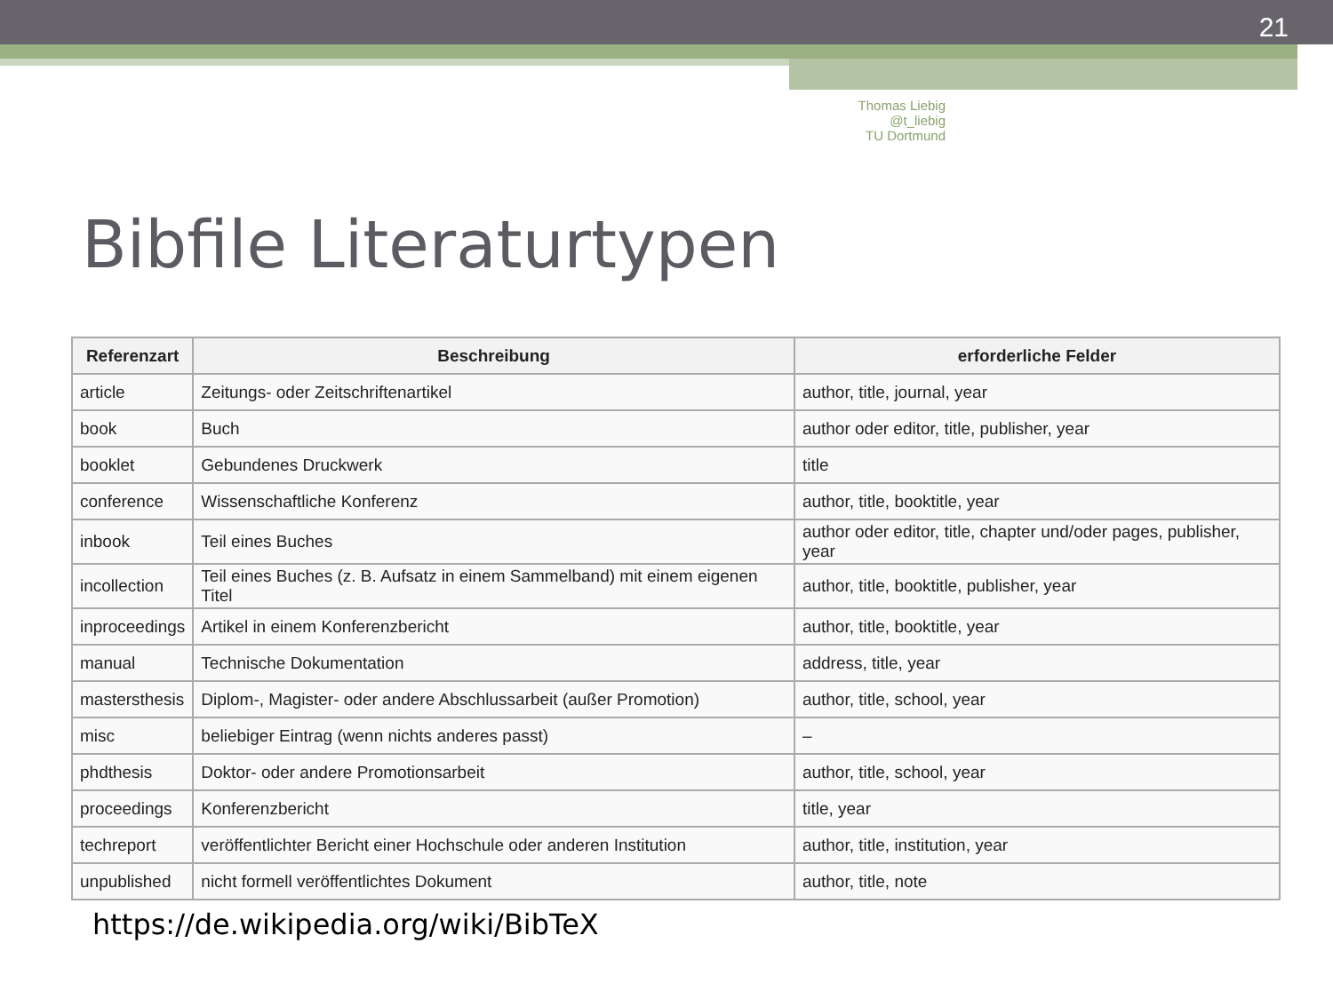21
Thomas Liebig @t_liebig
TU Dortmund
Bibfile Literaturtypen
| Referenzart | Beschreibung | erforderliche Felder |
| --- | --- | --- |
| article | Zeitungs- oder Zeitschriftenartikel | author, title, journal, year |
| book | Buch | author oder editor, title, publisher, year |
| booklet | Gebundenes Druckwerk | title |
| conference | Wissenschaftliche Konferenz | author, title, booktitle, year |
| inbook | Teil eines Buches | author oder editor, title, chapter und/oder pages, publisher, year |
| incollection | Teil eines Buches (z. B. Aufsatz in einem Sammelband) mit einem eigenen Titel | author, title, booktitle, publisher, year |
| inproceedings | Artikel in einem Konferenzbericht | author, title, booktitle, year |
| manual | Technische Dokumentation | address, title, year |
| mastersthesis | Diplom-, Magister- oder andere Abschlussarbeit (außer Promotion) | author, title, school, year |
| misc | beliebiger Eintrag (wenn nichts anderes passt) | – |
| phdthesis | Doktor- oder andere Promotionsarbeit | author, title, school, year |
| proceedings | Konferenzbericht | title, year |
| techreport | veröffentlichter Bericht einer Hochschule oder anderen Institution | author, title, institution, year |
| unpublished | nicht formell veröffentlichtes Dokument | author, title, note |
https://de.wikipedia.org/wiki/BibTeX